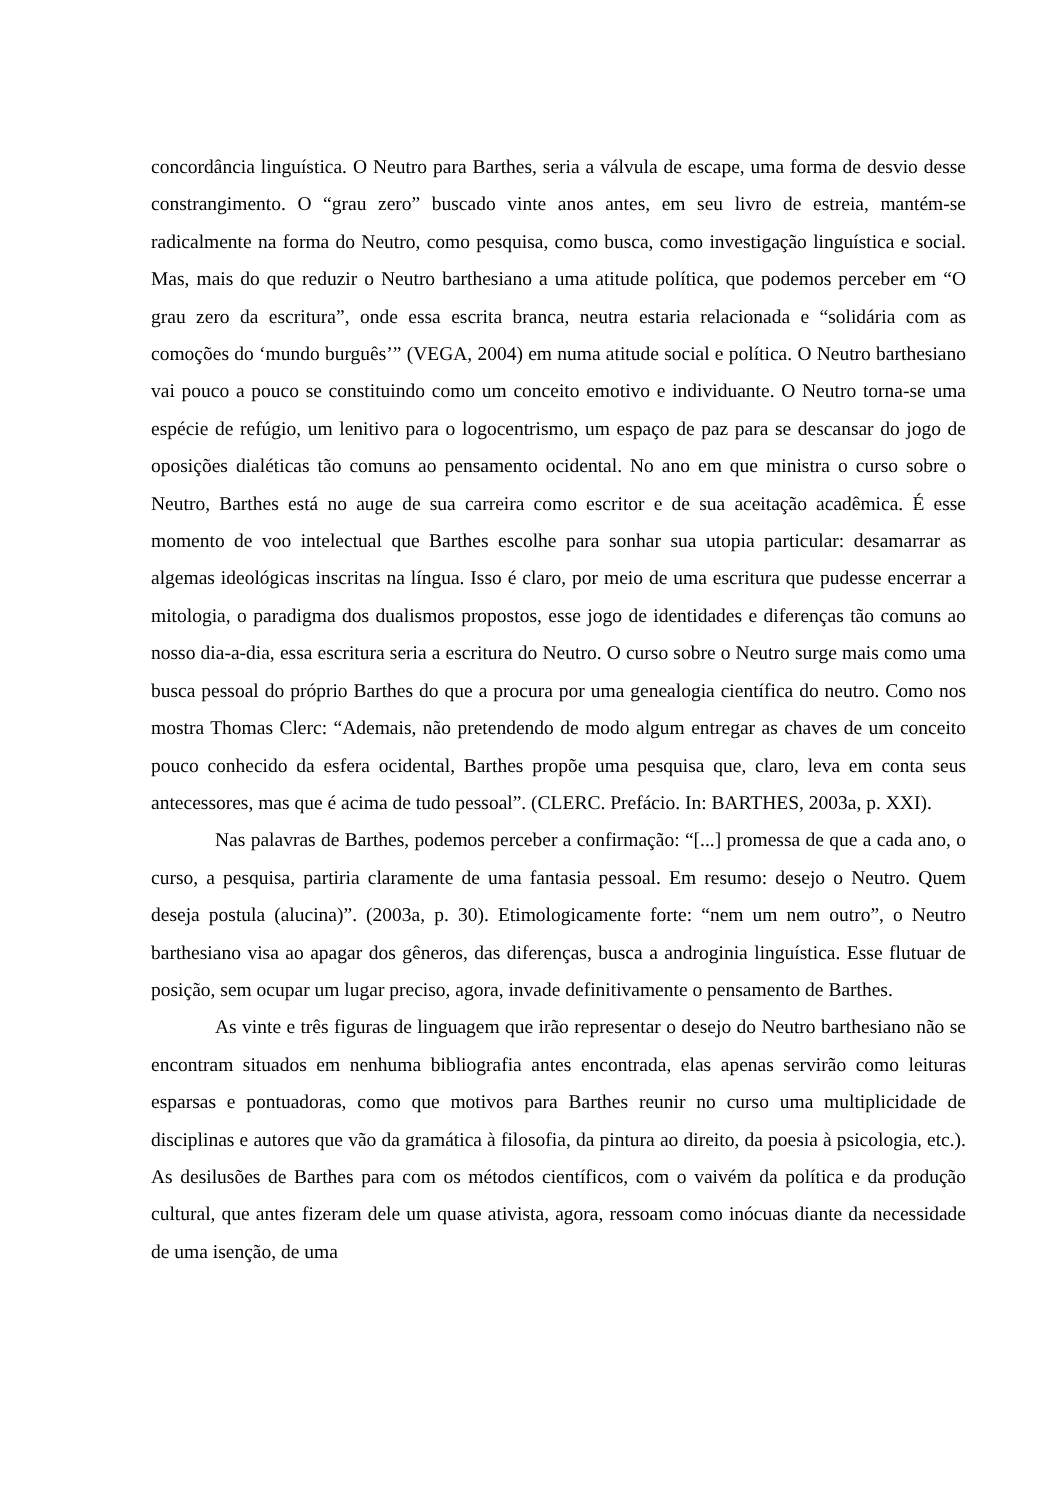concordância linguística. O Neutro para Barthes, seria a válvula de escape, uma forma de desvio desse constrangimento. O “grau zero” buscado vinte anos antes, em seu livro de estreia, mantém-se radicalmente na forma do Neutro, como pesquisa, como busca, como investigação linguística e social. Mas, mais do que reduzir o Neutro barthesiano a uma atitude política, que podemos perceber em “O grau zero da escritura”, onde essa escrita branca, neutra estaria relacionada e “solidária com as comoções do ‘mundo burguês’” (VEGA, 2004) em numa atitude social e política. O Neutro barthesiano vai pouco a pouco se constituindo como um conceito emotivo e individuante. O Neutro torna-se uma espécie de refúgio, um lenitivo para o logocentrismo, um espaço de paz para se descansar do jogo de oposições dialéticas tão comuns ao pensamento ocidental. No ano em que ministra o curso sobre o Neutro, Barthes está no auge de sua carreira como escritor e de sua aceitação acadêmica. É esse momento de voo intelectual que Barthes escolhe para sonhar sua utopia particular: desamarrar as algemas ideológicas inscritas na língua. Isso é claro, por meio de uma escritura que pudesse encerrar a mitologia, o paradigma dos dualismos propostos, esse jogo de identidades e diferenças tão comuns ao nosso dia-a-dia, essa escritura seria a escritura do Neutro. O curso sobre o Neutro surge mais como uma busca pessoal do próprio Barthes do que a procura por uma genealogia científica do neutro. Como nos mostra Thomas Clerc: “Ademais, não pretendendo de modo algum entregar as chaves de um conceito pouco conhecido da esfera ocidental, Barthes propõe uma pesquisa que, claro, leva em conta seus antecessores, mas que é acima de tudo pessoal”. (CLERC. Prefácio. In: BARTHES, 2003a, p. XXI).
Nas palavras de Barthes, podemos perceber a confirmação: “[...] promessa de que a cada ano, o curso, a pesquisa, partiria claramente de uma fantasia pessoal. Em resumo: desejo o Neutro. Quem deseja postula (alucina)”. (2003a, p. 30). Etimologicamente forte: “nem um nem outro”, o Neutro barthesiano visa ao apagar dos gêneros, das diferenças, busca a androginia linguística. Esse flutuar de posição, sem ocupar um lugar preciso, agora, invade definitivamente o pensamento de Barthes.
As vinte e três figuras de linguagem que irão representar o desejo do Neutro barthesiano não se encontram situados em nenhuma bibliografia antes encontrada, elas apenas servirão como leituras esparsas e pontuadoras, como que motivos para Barthes reunir no curso uma multiplicidade de disciplinas e autores que vão da gramática à filosofia, da pintura ao direito, da poesia à psicologia, etc.). As desilusões de Barthes para com os métodos científicos, com o vaivém da política e da produção cultural, que antes fizeram dele um quase ativista, agora, ressoam como inócuas diante da necessidade de uma isenção, de uma